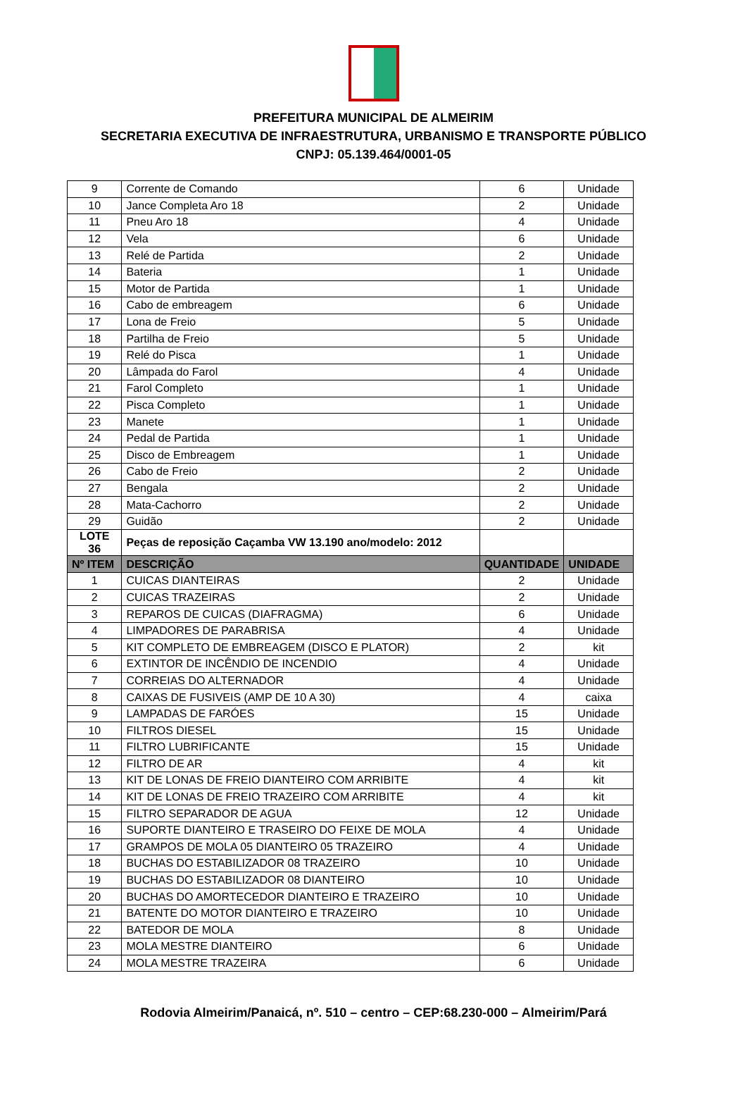PREFEITURA MUNICIPAL DE ALMEIRIM
SECRETARIA EXECUTIVA DE INFRAESTRUTURA, URBANISMO E TRANSPORTE PÚBLICO
CNPJ: 05.139.464/0001-05
| 9 | Corrente de Comando | 6 | Unidade |
| 10 | Jance Completa Aro 18 | 2 | Unidade |
| 11 | Pneu Aro 18 | 4 | Unidade |
| 12 | Vela | 6 | Unidade |
| 13 | Relé de Partida | 2 | Unidade |
| 14 | Bateria | 1 | Unidade |
| 15 | Motor de Partida | 1 | Unidade |
| 16 | Cabo de embreagem | 6 | Unidade |
| 17 | Lona de Freio | 5 | Unidade |
| 18 | Partilha de Freio | 5 | Unidade |
| 19 | Relé do Pisca | 1 | Unidade |
| 20 | Lâmpada do Farol | 4 | Unidade |
| 21 | Farol Completo | 1 | Unidade |
| 22 | Pisca Completo | 1 | Unidade |
| 23 | Manete | 1 | Unidade |
| 24 | Pedal de Partida | 1 | Unidade |
| 25 | Disco de Embreagem | 1 | Unidade |
| 26 | Cabo de Freio | 2 | Unidade |
| 27 | Bengala | 2 | Unidade |
| 28 | Mata-Cachorro | 2 | Unidade |
| 29 | Guidão | 2 | Unidade |
| LOTE 36 | Peças de reposição Caçamba VW 13.190 ano/modelo: 2012 | | |
| Nº ITEM | DESCRIÇÃO | QUANTIDADE | UNIDADE |
| 1 | CUICAS DIANTEIRAS | 2 | Unidade |
| 2 | CUICAS TRAZEIRAS | 2 | Unidade |
| 3 | REPAROS DE CUICAS (DIAFRAGMA) | 6 | Unidade |
| 4 | LIMPADORES DE PARABRISA | 4 | Unidade |
| 5 | KIT COMPLETO DE EMBREAGEM (DISCO E PLATOR) | 2 | kit |
| 6 | EXTINTOR DE INCÊNDIO DE INCENDIO | 4 | Unidade |
| 7 | CORREIAS DO ALTERNADOR | 4 | Unidade |
| 8 | CAIXAS DE FUSIVEIS (AMP DE 10 A 30) | 4 | caixa |
| 9 | LAMPADAS DE FARÓES | 15 | Unidade |
| 10 | FILTROS DIESEL | 15 | Unidade |
| 11 | FILTRO LUBRIFICANTE | 15 | Unidade |
| 12 | FILTRO DE AR | 4 | kit |
| 13 | KIT DE LONAS DE FREIO DIANTEIRO COM ARRIBITE | 4 | kit |
| 14 | KIT DE LONAS DE FREIO TRAZEIRO COM ARRIBITE | 4 | kit |
| 15 | FILTRO SEPARADOR DE AGUA | 12 | Unidade |
| 16 | SUPORTE DIANTEIRO E TRASEIRO DO FEIXE DE MOLA | 4 | Unidade |
| 17 | GRAMPOS DE MOLA 05 DIANTEIRO 05 TRAZEIRO | 4 | Unidade |
| 18 | BUCHAS DO ESTABILIZADOR 08 TRAZEIRO | 10 | Unidade |
| 19 | BUCHAS DO ESTABILIZADOR 08 DIANTEIRO | 10 | Unidade |
| 20 | BUCHAS DO AMORTECEDOR DIANTEIRO E TRAZEIRO | 10 | Unidade |
| 21 | BATENTE DO MOTOR DIANTEIRO E TRAZEIRO | 10 | Unidade |
| 22 | BATEDOR DE MOLA | 8 | Unidade |
| 23 | MOLA MESTRE DIANTEIRO | 6 | Unidade |
| 24 | MOLA MESTRE TRAZEIRA | 6 | Unidade |
Rodovia Almeirim/Panaicá, nº. 510 – centro – CEP:68.230-000 – Almeirim/Pará